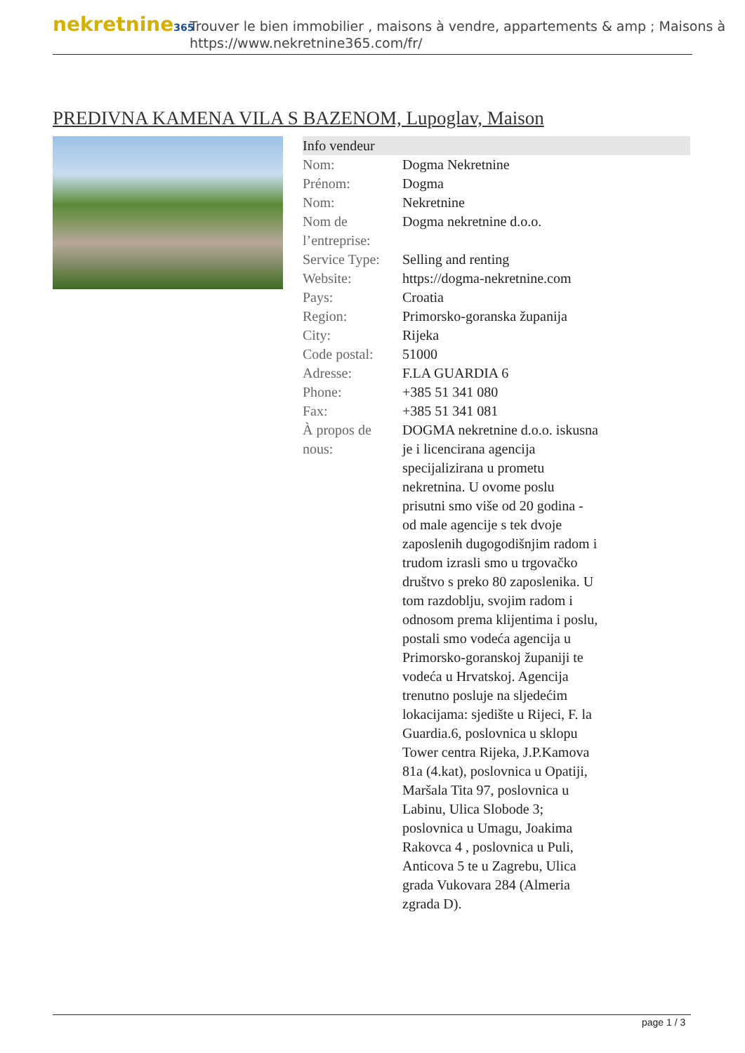nekretnine365
Trouver le bien immobilier , maisons à vendre, appartements & amp ; Maisons à
https://www.nekretnine365.com/fr/
PREDIVNA KAMENA VILA S BAZENOM, Lupoglav, Maison
| Info vendeur | |
| --- | --- |
| Nom: | Dogma Nekretnine |
| Prénom: | Dogma |
| Nom: | Nekretnine |
| Nom de l’entreprise: | Dogma nekretnine d.o.o. |
| Service Type: | Selling and renting |
| Website: | https://dogma-nekretnine.com |
| Pays: | Croatia |
| Region: | Primorsko-goranska županija |
| City: | Rijeka |
| Code postal: | 51000 |
| Adresse: | F.LA GUARDIA 6 |
| Phone: | +385 51 341 080 |
| Fax: | +385 51 341 081 |
| À propos de nous: | DOGMA nekretnine d.o.o. iskusna je i licencirana agencija specijalizirana u prometu nekretnina. U ovome poslu prisutni smo više od 20 godina - od male agencije s tek dvoje zaposlenih dugogodišnjim radom i trudom izrasli smo u trgovačko društvo s preko 80 zaposlenika. U tom razdoblju, svojim radom i odnosom prema klijentima i poslu, postali smo vodeća agencija u Primorsko-goranskoj županiji te vodeća u Hrvatskoj. Agencija trenutno posluje na sljedećim lokacijama: sjedište u Rijeci, F. la Guardia.6, poslovnica u sklopu Tower centra Rijeka, J.P.Kamova 81a (4.kat), poslovnica u Opatiji, Maršala Tita 97, poslovnica u Labinu, Ulica Slobode 3; poslovnica u Umagu, Joakima Rakovca 4 , poslovnica u Puli, Anticova 5 te u Zagrebu, Ulica grada Vukovara 284 (Almeria zgrada D). |
page 1 / 3